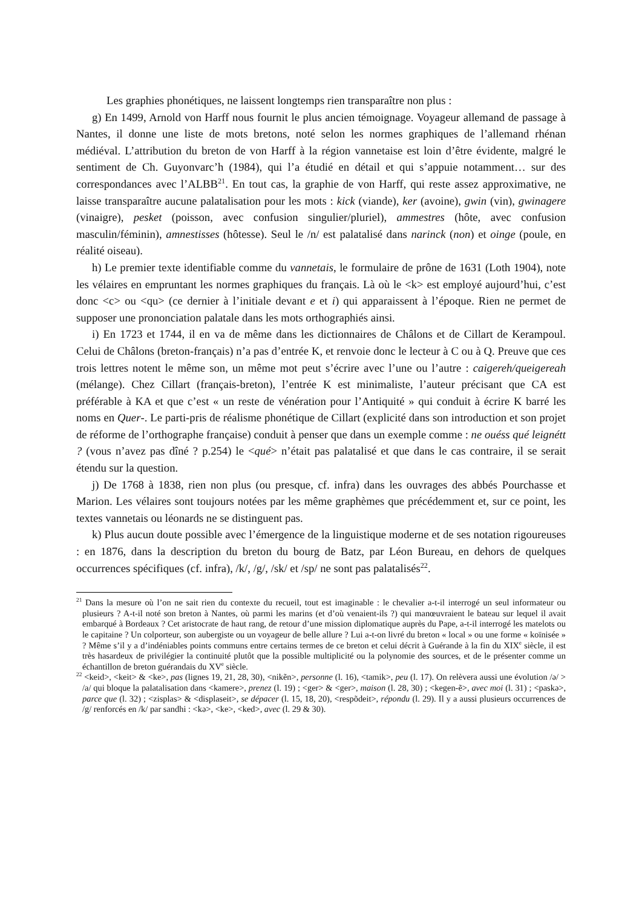Les graphies phonétiques, ne laissent longtemps rien transparaître non plus :
g) En 1499, Arnold von Harff nous fournit le plus ancien témoignage. Voyageur allemand de passage à Nantes, il donne une liste de mots bretons, noté selon les normes graphiques de l’allemand rhénan médiéval. L’attribution du breton de von Harff à la région vannetaise est loin d’être évidente, malgré le sentiment de Ch. Guyonvarc’h (1984), qui l’a étudié en détail et qui s’appuie notamment… sur des correspondances avec l’ALBB<sup>21</sup>. En tout cas, la graphie de von Harff, qui reste assez approximative, ne laisse transparaître aucune palatalisation pour les mots : kick (viande), ker (avoine), gwin (vin), gwinagere (vinaigre), pesket (poisson, avec confusion singulier/pluriel), ammestres (hôte, avec confusion masculin/féminin), amnestisses (hôtesse). Seul le /n/ est palatalisé dans narinck (non) et oinge (poule, en réalité oiseau).
h) Le premier texte identifiable comme du vannetais, le formulaire de prône de 1631 (Loth 1904), note les vélaires en empruntant les normes graphiques du français. Là où le <k> est employé aujourd’hui, c’est donc <c> ou <qu> (ce dernier à l’initiale devant e et i) qui apparaissent à l’époque. Rien ne permet de supposer une prononciation palatale dans les mots orthographiés ainsi.
i) En 1723 et 1744, il en va de même dans les dictionnaires de Châlons et de Cillart de Kerampoul. Celui de Châlons (breton-français) n’a pas d’entrée K, et renvoie donc le lecteur à C ou à Q. Preuve que ces trois lettres notent le même son, un même mot peut s’écrire avec l’une ou l’autre : caigereh/queigereah (mélange). Chez Cillart (français-breton), l’entrée K est minimaliste, l’auteur précisant que CA est préférable à KA et que c’est « un reste de vénération pour l’Antiquité » qui conduit à écrire K barré les noms en Quer-. Le parti-pris de réalisme phonétique de Cillart (explicité dans son introduction et son projet de réforme de l’orthographe française) conduit à penser que dans un exemple comme : ne ouéss qué leignétt ? (vous n’avez pas dîné ? p.254) le <qué> n’était pas palatalisé et que dans le cas contraire, il se serait étendu sur la question.
j) De 1768 à 1838, rien non plus (ou presque, cf. infra) dans les ouvrages des abbés Pourchasse et Marion. Les vélaires sont toujours notées par les même graphèmes que précédemment et, sur ce point, les textes vannetais ou léonards ne se distinguent pas.
k) Plus aucun doute possible avec l’émergence de la linguistique moderne et de ses notation rigoureuses : en 1876, dans la description du breton du bourg de Batz, par Léon Bureau, en dehors de quelques occurrences spécifiques (cf. infra), /k/, /g/, /sk/ et /sp/ ne sont pas palatalisés<sup>22</sup>.
<sup>21</sup> Dans la mesure où l’on ne sait rien du contexte du recueil, tout est imaginable : le chevalier a-t-il interrogé un seul informateur ou plusieurs ? A-t-il noté son breton à Nantes, où parmi les marins (et d’où venaient-ils ?) qui manœuvraient le bateau sur lequel il avait embarqué à Bordeaux ? Cet aristocrate de haut rang, de retour d’une mission diplomatique auprès du Pape, a-t-il interrogé les matelots ou le capitaine ? Un colporteur, son aubergiste ou un voyageur de belle allure ? Lui a-t-on livré du breton « local » ou une forme « koïnisée » ? Même s’il y a d’indéniables points communs entre certains termes de ce breton et celui décrit à Guérande à la fin du XIX<sup>e</sup> siècle, il est très hasardeux de privilégier la continuité plutôt que la possible multiplicité ou la polynomie des sources, et de le présenter comme un échantillon de breton guérandais du XV<sup>e</sup> siècle.
<sup>22</sup> <keid>, <keit> & <ke>, pas (lignes 19, 21, 28, 30), <nikẽn>, personne (l. 16), <tamik>, peu (l. 17). On relèvera aussi une évolution /ə/ > /a/ qui bloque la palatalisation dans <kamere>, prenez (l. 19) ; <ger> & <ger>, maison (l. 28, 30) ; <kegen-ẽ>, avec moi (l. 31) ; <paskə>, parce que (l. 32) ; <zisplas> & <displaseit>, se dépacer (l. 15, 18, 20), <respõdeit>, répondu (l. 29). Il y a aussi plusieurs occurrences de /g/ renforcés en /k/ par sandhi : <kə>, <ke>, <ked>, avec (l. 29 & 30).